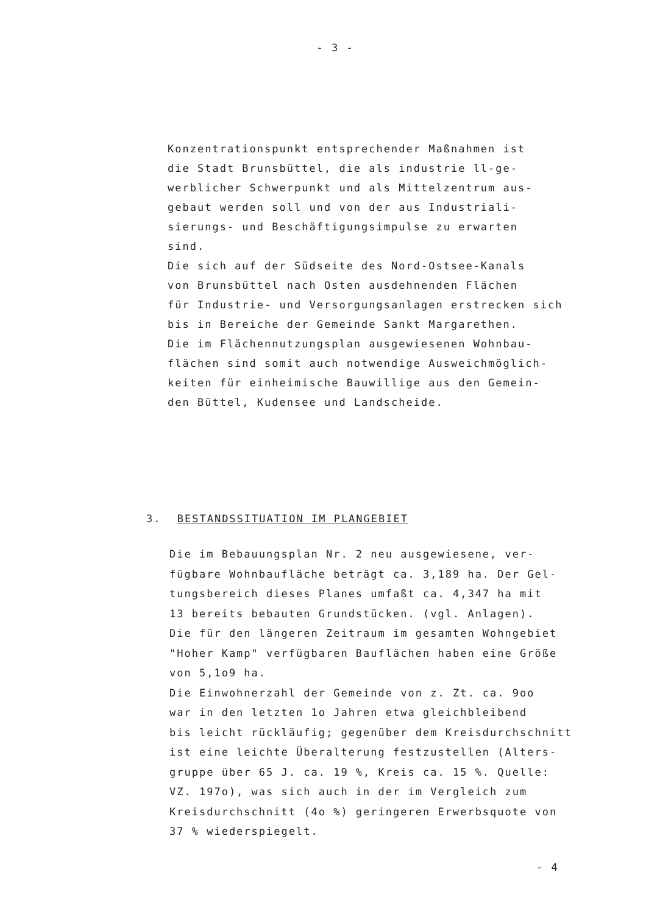- 3 -
Konzentrationspunkt entsprechender Maßnahmen ist
die Stadt Brunsbüttel, die als industrie ll-ge-
werblicher Schwerpunkt und als Mittelzentrum aus-
gebaut werden soll und von der aus Industriali-
sierungs- und Beschäftigungsimpulse zu erwarten
sind.
Die sich auf der Südseite des Nord-Ostsee-Kanals
von Brunsbüttel nach Osten ausdehnenden Flächen
für Industrie- und Versorgungsanlagen erstrecken sich
bis in Bereiche der Gemeinde Sankt Margarethen.
Die im Flächennutzungsplan ausgewiesenen Wohnbau-
flächen sind somit auch notwendige Ausweichmöglich-
keiten für einheimische Bauwillige aus den Gemein-
den Büttel, Kudensee und Landscheide.
3. BESTANDSSITUATION IM PLANGEBIET
Die im Bebauungsplan Nr. 2 neu ausgewiesene, ver-
fügbare Wohnbaufläche beträgt ca. 3,189 ha. Der Gel-
tungsbereich dieses Planes umfaßt ca. 4,347 ha mit
13 bereits bebauten Grundstücken. (vgl. Anlagen).
Die für den längeren Zeitraum im gesamten Wohngebiet
"Hoher Kamp" verfügbaren Bauflächen haben eine Größe
von 5,1o9 ha.
Die Einwohnerzahl der Gemeinde von z. Zt. ca. 9oo
war in den letzten 1o Jahren etwa gleichbleibend
bis leicht rückläufig; gegenüber dem Kreisdurchschnitt
ist eine leichte Überalterung festzustellen (Alters-
gruppe über 65 J. ca. 19 %, Kreis ca. 15 %. Quelle:
VZ. 197o), was sich auch in der im Vergleich zum
Kreisdurchschnitt (4o %) geringeren Erwerbsquote von
37 % wiederspiegelt.
- 4